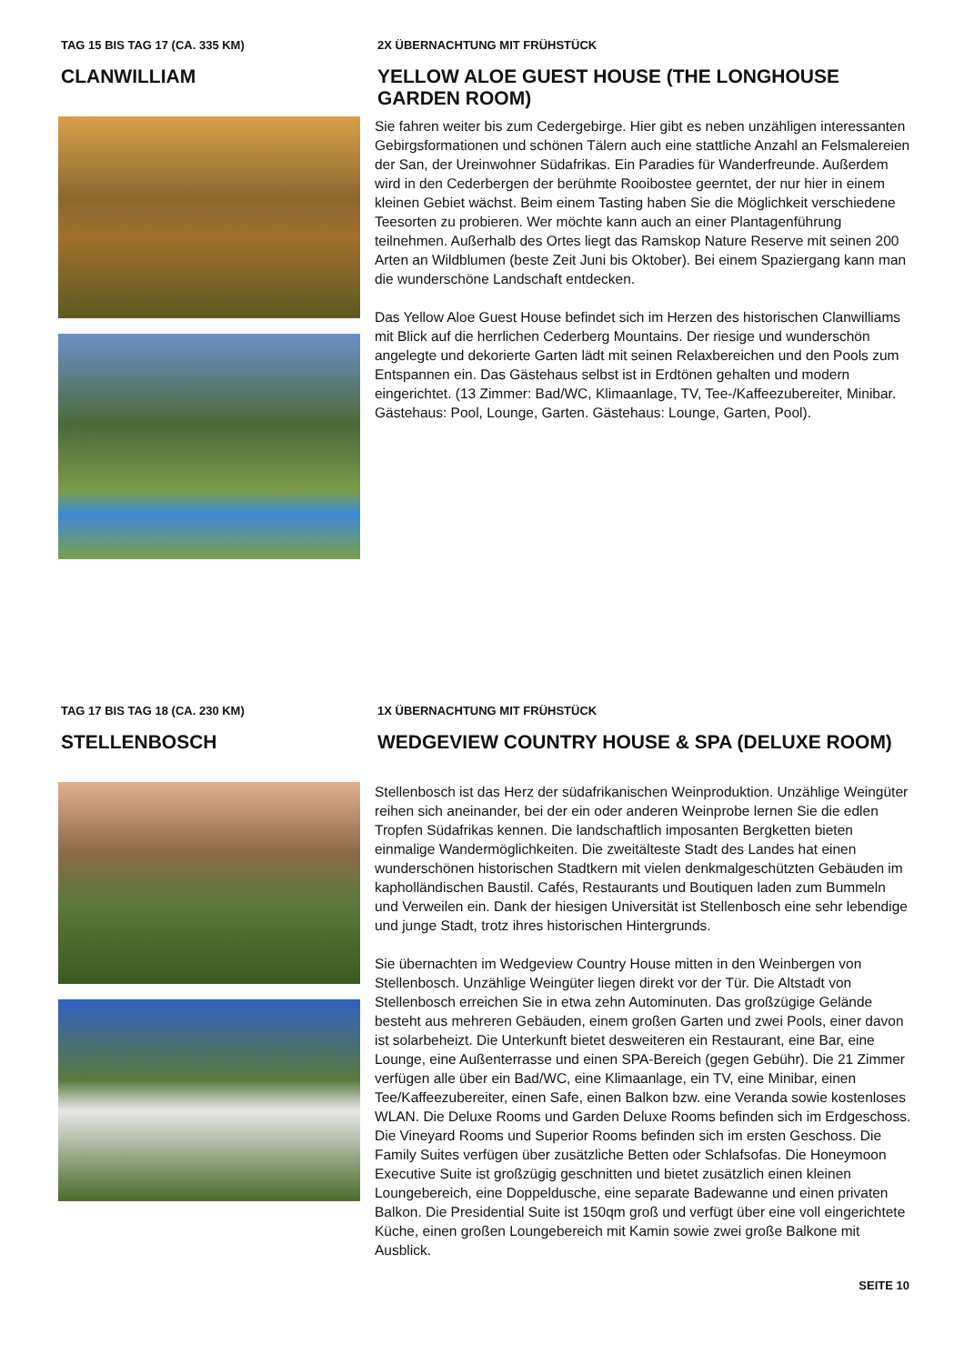TAG 15 BIS TAG 17 (CA. 335 KM)
CLANWILLIAM
2X ÜBERNACHTUNG MIT FRÜHSTÜCK
YELLOW ALOE GUEST HOUSE (THE LONGHOUSE GARDEN ROOM)
Sie fahren weiter bis zum Cedergebirge. Hier gibt es neben unzähligen interessanten Gebirgsformationen und schönen Tälern auch eine stattliche Anzahl an Felsmalereien der San, der Ureinwohner Südafrikas. Ein Paradies für Wanderfreunde. Außerdem wird in den Cederbergen der berühmte Rooibostee geerntet, der nur hier in einem kleinen Gebiet wächst. Beim einem Tasting haben Sie die Möglichkeit verschiedene Teesorten zu probieren. Wer möchte kann auch an einer Plantagenführung teilnehmen. Außerhalb des Ortes liegt das Ramskop Nature Reserve mit seinen 200 Arten an Wildblumen (beste Zeit Juni bis Oktober). Bei einem Spaziergang kann man die wunderschöne Landschaft entdecken.
Das Yellow Aloe Guest House befindet sich im Herzen des historischen Clanwilliams mit Blick auf die herrlichen Cederberg Mountains. Der riesige und wunderschön angelegte und dekorierte Garten lädt mit seinen Relaxbereichen und den Pools zum Entspannen ein. Das Gästehaus selbst ist in Erdtönen gehalten und modern eingerichtet. (13 Zimmer: Bad/WC, Klimaanlage, TV, Tee-/Kaffeezubereiter, Minibar. Gästehaus: Pool, Lounge, Garten. Gästehaus: Lounge, Garten, Pool).
TAG 17 BIS TAG 18 (CA. 230 KM)
STELLENBOSCH
1X ÜBERNACHTUNG MIT FRÜHSTÜCK
WEDGEVIEW COUNTRY HOUSE & SPA (DELUXE ROOM)
Stellenbosch ist das Herz der südafrikanischen Weinproduktion. Unzählige Weingüter reihen sich aneinander, bei der ein oder anderen Weinprobe lernen Sie die edlen Tropfen Südafrikas kennen. Die landschaftlich imposanten Bergketten bieten einmalige Wandermöglichkeiten. Die zweitälteste Stadt des Landes hat einen wunderschönen historischen Stadtkern mit vielen denkmalgeschützten Gebäuden im kapholländischen Baustil. Cafés, Restaurants und Boutiquen laden zum Bummeln und Verweilen ein. Dank der hiesigen Universität ist Stellenbosch eine sehr lebendige und junge Stadt, trotz ihres historischen Hintergrunds.
Sie übernachten im Wedgeview Country House mitten in den Weinbergen von Stellenbosch. Unzählige Weingüter liegen direkt vor der Tür. Die Altstadt von Stellenbosch erreichen Sie in etwa zehn Autominuten. Das großzügige Gelände besteht aus mehreren Gebäuden, einem großen Garten und zwei Pools, einer davon ist solarbeheizt. Die Unterkunft bietet desweiteren ein Restaurant, eine Bar, eine Lounge, eine Außenterrasse und einen SPA-Bereich (gegen Gebühr). Die 21 Zimmer verfügen alle über ein Bad/WC, eine Klimaanlage, ein TV, eine Minibar, einen Tee/Kaffeezubereiter, einen Safe, einen Balkon bzw. eine Veranda sowie kostenloses WLAN. Die Deluxe Rooms und Garden Deluxe Rooms befinden sich im Erdgeschoss. Die Vineyard Rooms und Superior Rooms befinden sich im ersten Geschoss. Die Family Suites verfügen über zusätzliche Betten oder Schlafsofas. Die Honeymoon Executive Suite ist großzügig geschnitten und bietet zusätzlich einen kleinen Loungebereich, eine Doppeldusche, eine separate Badewanne und einen privaten Balkon. Die Presidential Suite ist 150qm groß und verfügt über eine voll eingerichtete Küche, einen großen Loungebereich mit Kamin sowie zwei große Balkone mit Ausblick.
SEITE 10